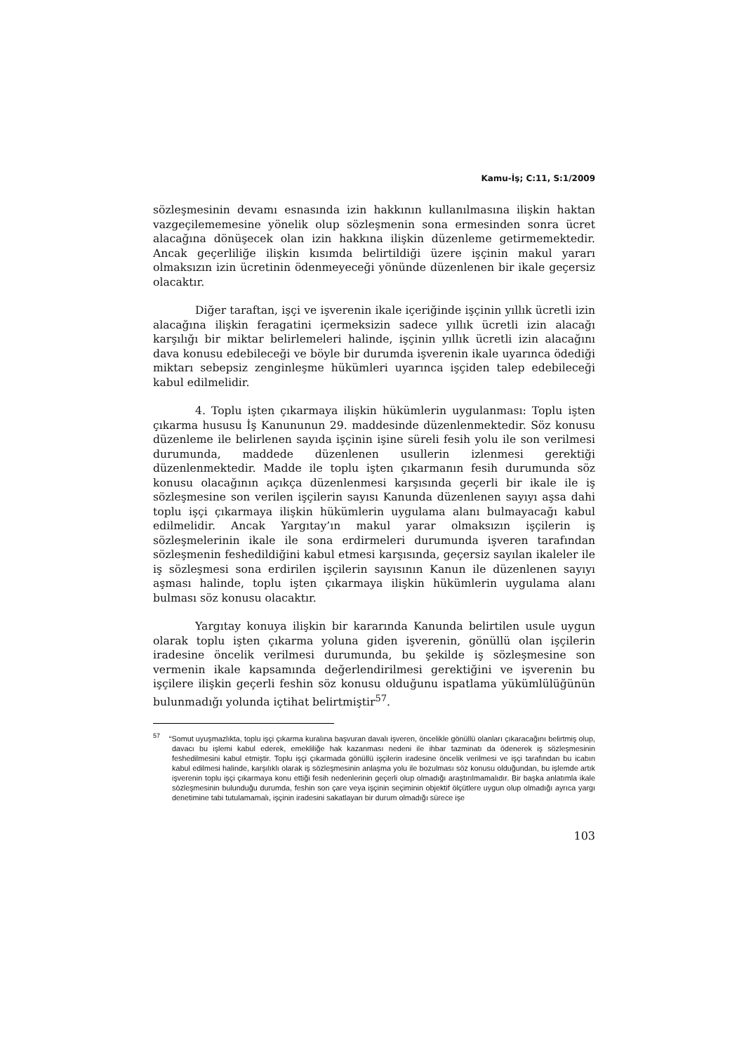Kamu-İş; C:11, S:1/2009
sözleşmesinin devamı esnasında izin hakkının kullanılmasına ilişkin haktan vazgeçilememesine yönelik olup sözleşmenin sona ermesinden sonra ücret alacağına dönüşecek olan izin hakkına ilişkin düzenleme getirmemektedir. Ancak geçerliliğe ilişkin kısımda belirtildiği üzere işçinin makul yararı olmaksızın izin ücretinin ödenmeyeceği yönünde düzenlenen bir ikale geçersiz olacaktır.
Diğer taraftan, işçi ve işverenin ikale içeriğinde işçinin yıllık ücretli izin alacağına ilişkin feragatini içermeksizin sadece yıllık ücretli izin alacağı karşılığı bir miktar belirlemeleri halinde, işçinin yıllık ücretli izin alacağını dava konusu edebileceği ve böyle bir durumda işverenin ikale uyarınca ödediği miktarı sebepsiz zenginleşme hükümleri uyarınca işçiden talep edebileceği kabul edilmelidir.
4. Toplu işten çıkarmaya ilişkin hükümlerin uygulanması: Toplu işten çıkarma hususu İş Kanununun 29. maddesinde düzenlenmektedir. Söz konusu düzenleme ile belirlenen sayıda işçinin işine süreli fesih yolu ile son verilmesi durumunda, maddede düzenlenen usullerin izlenmesi gerektiği düzenlenmektedir. Madde ile toplu işten çıkarmanın fesih durumunda söz konusu olacağının açıkça düzenlenmesi karşısında geçerli bir ikale ile iş sözleşmesine son verilen işçilerin sayısı Kanunda düzenlenen sayıyı aşsa dahi toplu işçi çıkarmaya ilişkin hükümlerin uygulama alanı bulmayacağı kabul edilmelidir. Ancak Yargıtay’ın makul yarar olmaksızın işçilerin iş sözleşmelerinin ikale ile sona erdirmeleri durumunda işveren tarafından sözleşmenin feshedildiğini kabul etmesi karşısında, geçersiz sayılan ikaleler ile iş sözleşmesi sona erdirilen işçilerin sayısının Kanun ile düzenlenen sayıyı aşması halinde, toplu işten çıkarmaya ilişkin hükümlerin uygulama alanı bulması söz konusu olacaktır.
Yargıtay konuya ilişkin bir kararında Kanunda belirtilen usule uygun olarak toplu işten çıkarma yoluna giden işverenin, gönüllü olan işçilerin iradesine öncelik verilmesi durumunda, bu şekilde iş sözleşmesine son vermenin ikale kapsamında değerlendirilmesi gerektiğini ve işverenin bu işçilere ilişkin geçerli feshin söz konusu olduğunu ispatlama yükümlülüğünün bulunmadığı yolunda içtihat belirtmiştir<sup>57</sup>.
<sup>57</sup> “Somut uyuşmazlıkta, toplu işçi çıkarma kuralına başvuran davalı işveren, öncelikle gönüllü olanları çıkaracağını belirtmiş olup, davacı bu işlemi kabul ederek, emekliliğe hak kazanması nedeni ile ihbar tazminatı da ödenerek iş sözleşmesinin feshedilmesini kabul etmiştir. Toplu işçi çıkarmada gönüllü işçilerin iradesine öncelik verilmesi ve işçi tarafından bu icabın kabul edilmesi halinde, karşılıklı olarak iş sözleşmesinin anlaşma yolu ile bozulması söz konusu olduğundan, bu işlemde artık işverenin toplu işçi çıkarmaya konu ettiği fesih nedenlerinin geçerli olup olmadığı araştırılmamalıdır. Bir başka anlatımla ikale sözleşmesinin bulunduğu durumda, feshin son çare veya işçinin seçiminin objektif ölçütlere uygun olup olmadığı ayrıca yargı denetimine tabi tutulamamalı, işçinin iradesini sakatlayan bir durum olmadığı sürece işe
103